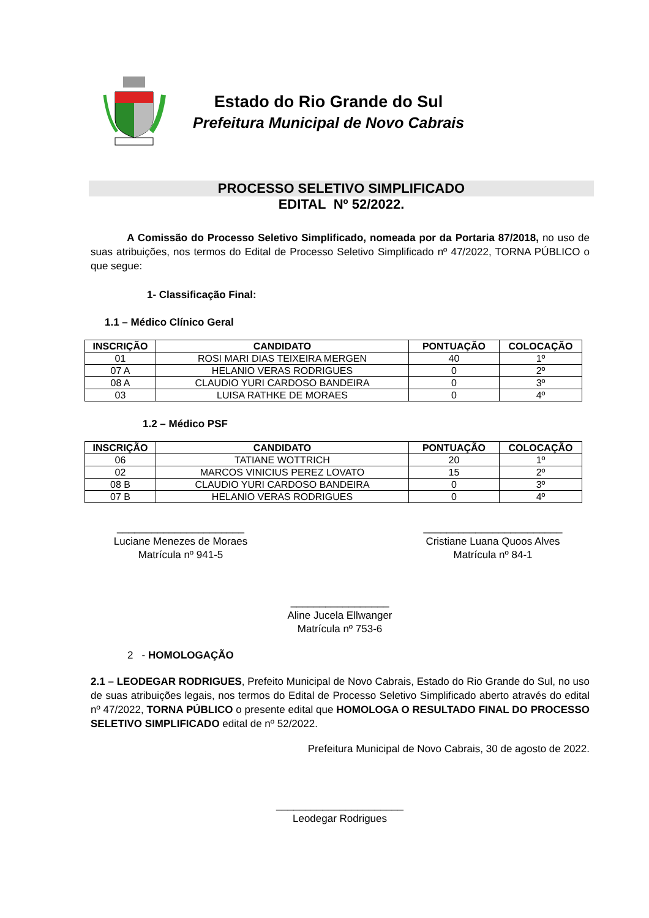Estado do Rio Grande do Sul
Prefeitura Municipal de Novo Cabrais
PROCESSO SELETIVO SIMPLIFICADO
EDITAL Nº 52/2022.
A Comissão do Processo Seletivo Simplificado, nomeada por da Portaria 87/2018, no uso de suas atribuições, nos termos do Edital de Processo Seletivo Simplificado nº 47/2022, TORNA PÚBLICO o que segue:
1- Classificação Final:
1.1 – Médico Clínico Geral
| INSCRIÇÃO | CANDIDATO | PONTUAÇÃO | COLOCAÇÃO |
| --- | --- | --- | --- |
| 01 | ROSI MARI DIAS TEIXEIRA MERGEN | 40 | 1º |
| 07 A | HELANIO VERAS RODRIGUES | 0 | 2º |
| 08 A | CLAUDIO YURI CARDOSO BANDEIRA | 0 | 3º |
| 03 | LUISA RATHKE DE MORAES | 0 | 4º |
1.2 – Médico PSF
| INSCRIÇÃO | CANDIDATO | PONTUAÇÃO | COLOCAÇÃO |
| --- | --- | --- | --- |
| 06 | TATIANE WOTTRICH | 20 | 1º |
| 02 | MARCOS VINICIUS PEREZ LOVATO | 15 | 2º |
| 08 B | CLAUDIO YURI CARDOSO BANDEIRA | 0 | 3º |
| 07 B | HELANIO VERAS RODRIGUES | 0 | 4º |
______________________
Luciane Menezes de Moraes
Matrícula nº 941-5
________________________
Cristiane Luana Quoos Alves
Matrícula nº 84-1
_________________
Aline Jucela Ellwanger
Matrícula nº 753-6
2 - HOMOLOGAÇÃO
2.1 – LEODEGAR RODRIGUES, Prefeito Municipal de Novo Cabrais, Estado do Rio Grande do Sul, no uso de suas atribuições legais, nos termos do Edital de Processo Seletivo Simplificado aberto através do edital nº 47/2022, TORNA PÚBLICO o presente edital que HOMOLOGA O RESULTADO FINAL DO PROCESSO SELETIVO SIMPLIFICADO edital de nº 52/2022.
Prefeitura Municipal de Novo Cabrais, 30 de agosto de 2022.
______________________
Leodegar Rodrigues